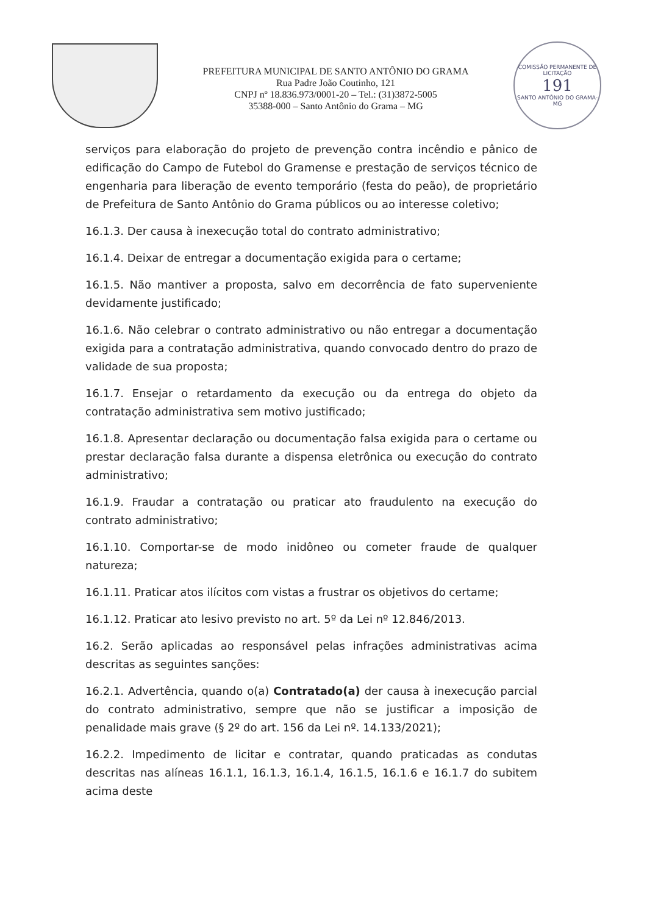PREFEITURA MUNICIPAL DE SANTO ANTÔNIO DO GRAMA
Rua Padre João Coutinho, 121
CNPJ nº 18.836.973/0001-20 – Tel.: (31)3872-5005
35388-000 – Santo Antônio do Grama – MG
COMISSÃO PERMANENTE DE LICITAÇÃO
191
SANTO ANTÔNIO DO GRAMA-MG
serviços para elaboração do projeto de prevenção contra incêndio e pânico de edificação do Campo de Futebol do Gramense e prestação de serviços técnico de engenharia para liberação de evento temporário (festa do peão), de proprietário de Prefeitura de Santo Antônio do Grama públicos ou ao interesse coletivo;
16.1.3. Der causa à inexecução total do contrato administrativo;
16.1.4. Deixar de entregar a documentação exigida para o certame;
16.1.5. Não mantiver a proposta, salvo em decorrência de fato superveniente devidamente justificado;
16.1.6. Não celebrar o contrato administrativo ou não entregar a documentação exigida para a contratação administrativa, quando convocado dentro do prazo de validade de sua proposta;
16.1.7. Ensejar o retardamento da execução ou da entrega do objeto da contratação administrativa sem motivo justificado;
16.1.8. Apresentar declaração ou documentação falsa exigida para o certame ou prestar declaração falsa durante a dispensa eletrônica ou execução do contrato administrativo;
16.1.9. Fraudar a contratação ou praticar ato fraudulento na execução do contrato administrativo;
16.1.10. Comportar-se de modo inidôneo ou cometer fraude de qualquer natureza;
16.1.11. Praticar atos ilícitos com vistas a frustrar os objetivos do certame;
16.1.12. Praticar ato lesivo previsto no art. 5º da Lei nº 12.846/2013.
16.2. Serão aplicadas ao responsável pelas infrações administrativas acima descritas as seguintes sanções:
16.2.1. Advertência, quando o(a) Contratado(a) der causa à inexecução parcial do contrato administrativo, sempre que não se justificar a imposição de penalidade mais grave (§ 2º do art. 156 da Lei nº. 14.133/2021);
16.2.2. Impedimento de licitar e contratar, quando praticadas as condutas descritas nas alíneas 16.1.1, 16.1.3, 16.1.4, 16.1.5, 16.1.6 e 16.1.7 do subitem acima deste